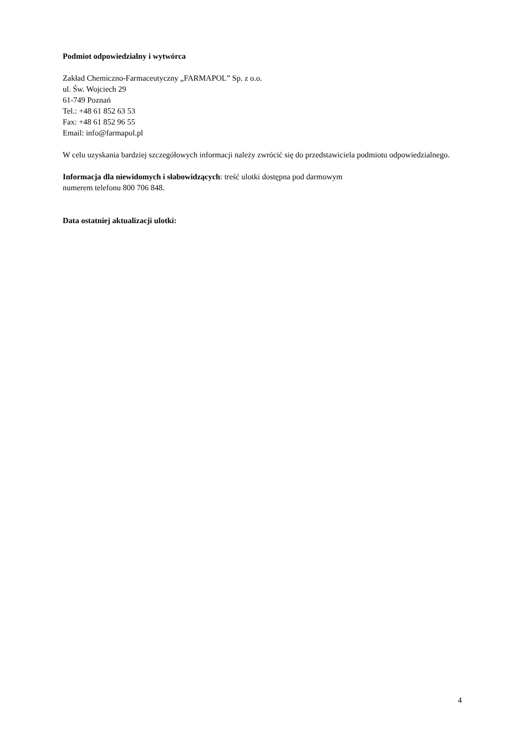Podmiot odpowiedzialny i wytwórca
Zakład Chemiczno-Farmaceutyczny „FARMAPOL” Sp. z o.o.
ul. Św. Wojciech 29
61-749 Poznań
Tel.: +48 61 852 63 53
Fax: +48 61 852 96 55
Email: info@farmapol.pl
W celu uzyskania bardziej szczegółowych informacji należy zwrócić się do przedstawiciela podmiotu odpowiedzialnego.
Informacja dla niewidomych i słabowidzących: treść ulotki dostępna pod darmowym
numerem telefonu 800 706 848.
Data ostatniej aktualizacji ulotki:
4